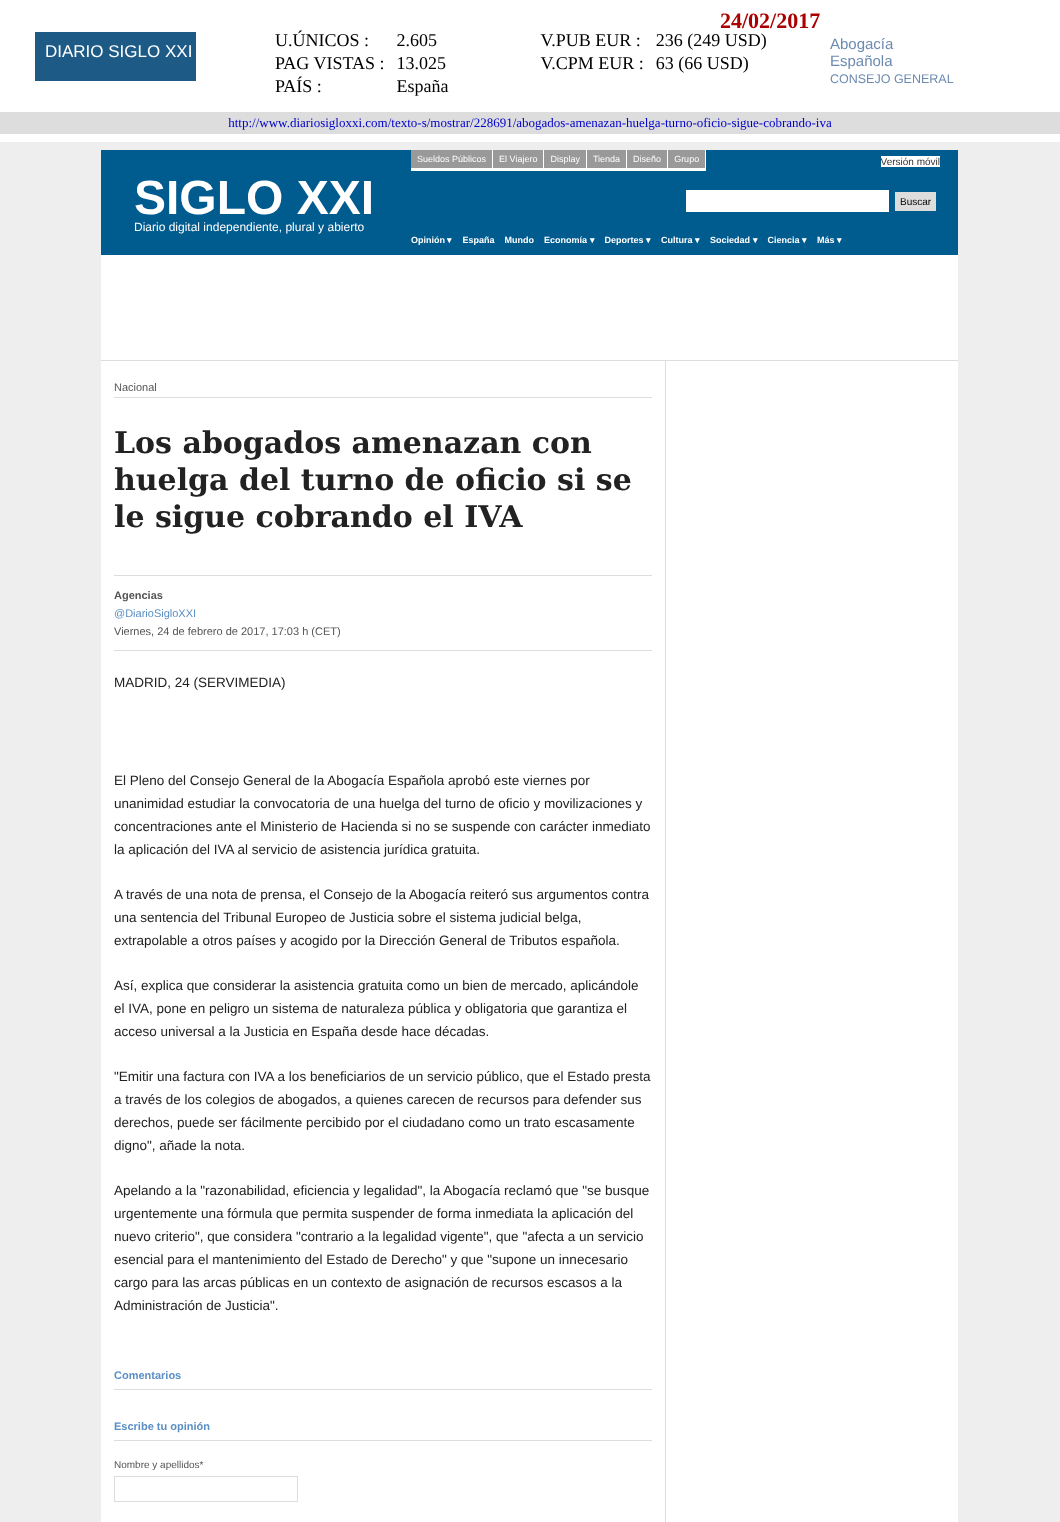DIARIO SIGLO XXI
24/02/2017
| U.ÚNICOS : | 2.605 | V.PUB EUR : | 236 (249 USD) |
| PAG VISTAS : | 13.025 | V.CPM EUR : | 63 (66 USD) |
| PAÍS : | España | | |
Abogacía
Española
CONSEJO GENERAL
http://www.diariosigloxxi.com/texto-s/mostrar/228691/abogados-amenazan-huelga-turno-oficio-sigue-cobrando-iva
SIGLO XXI
Diario digital independiente, plural y abierto
Sueldos Públicos El Viajero Display Tienda Diseño Grupo
Versión móvil
Buscar
Opinión ▾ España Mundo Economía ▾ Deportes ▾ Cultura ▾ Sociedad ▾ Ciencia ▾ Más ▾
Nacional
Los abogados amenazan con huelga del turno de oficio si se le sigue cobrando el IVA
Agencias
@DiarioSigloXXI
Viernes, 24 de febrero de 2017, 17:03 h (CET)
MADRID, 24 (SERVIMEDIA)
El Pleno del Consejo General de la Abogacía Española aprobó este viernes por unanimidad estudiar la convocatoria de una huelga del turno de oficio y movilizaciones y concentraciones ante el Ministerio de Hacienda si no se suspende con carácter inmediato la aplicación del IVA al servicio de asistencia jurídica gratuita.
A través de una nota de prensa, el Consejo de la Abogacía reiteró sus argumentos contra una sentencia del Tribunal Europeo de Justicia sobre el sistema judicial belga, extrapolable a otros países y acogido por la Dirección General de Tributos española.
Así, explica que considerar la asistencia gratuita como un bien de mercado, aplicándole el IVA, pone en peligro un sistema de naturaleza pública y obligatoria que garantiza el acceso universal a la Justicia en España desde hace décadas.
"Emitir una factura con IVA a los beneficiarios de un servicio público, que el Estado presta a través de los colegios de abogados, a quienes carecen de recursos para defender sus derechos, puede ser fácilmente percibido por el ciudadano como un trato escasamente digno", añade la nota.
Apelando a la "razonabilidad, eficiencia y legalidad", la Abogacía reclamó que "se busque urgentemente una fórmula que permita suspender de forma inmediata la aplicación del nuevo criterio", que considera "contrario a la legalidad vigente", que "afecta a un servicio esencial para el mantenimiento del Estado de Derecho" y que "supone un innecesario cargo para las arcas públicas en un contexto de asignación de recursos escasos a la Administración de Justicia".
Comentarios
Escribe tu opinión
Nombre y apellidos*